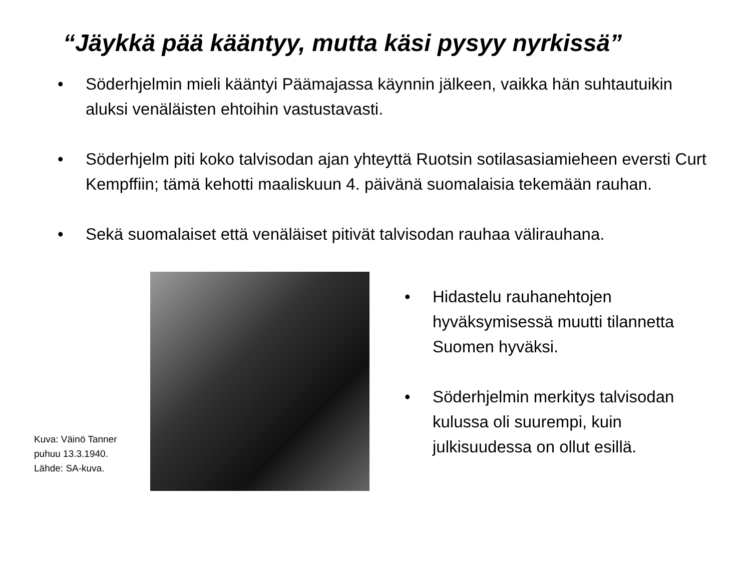“Jäykkä pää kääntyy, mutta käsi pysyy nyrkissä”
• Söderhjelmin mieli kääntyi Päämajassa käynnin jälkeen, vaikka hän suhtautuikin aluksi venäläisten ehtoihin vastustavasti.
• Söderhjelm piti koko talvisodan ajan yhteyttä Ruotsin sotilasasiamieheen eversti Curt Kempffiin; tämä kehotti maaliskuun 4. päivänä suomalaisia tekemään rauhan.
• Sekä suomalaiset että venäläiset pitivät talvisodan rauhaa välirauhana.
Kuva: Väinö Tanner
puhuu 13.3.1940.
Lähde: SA-kuva.
• Hidastelu rauhanehtojen hyväksymisessä muutti tilannetta Suomen hyväksi.
• Söderhjelmin merkitys talvisodan kulussa oli suurempi, kuin julkisuudessa on ollut esillä.